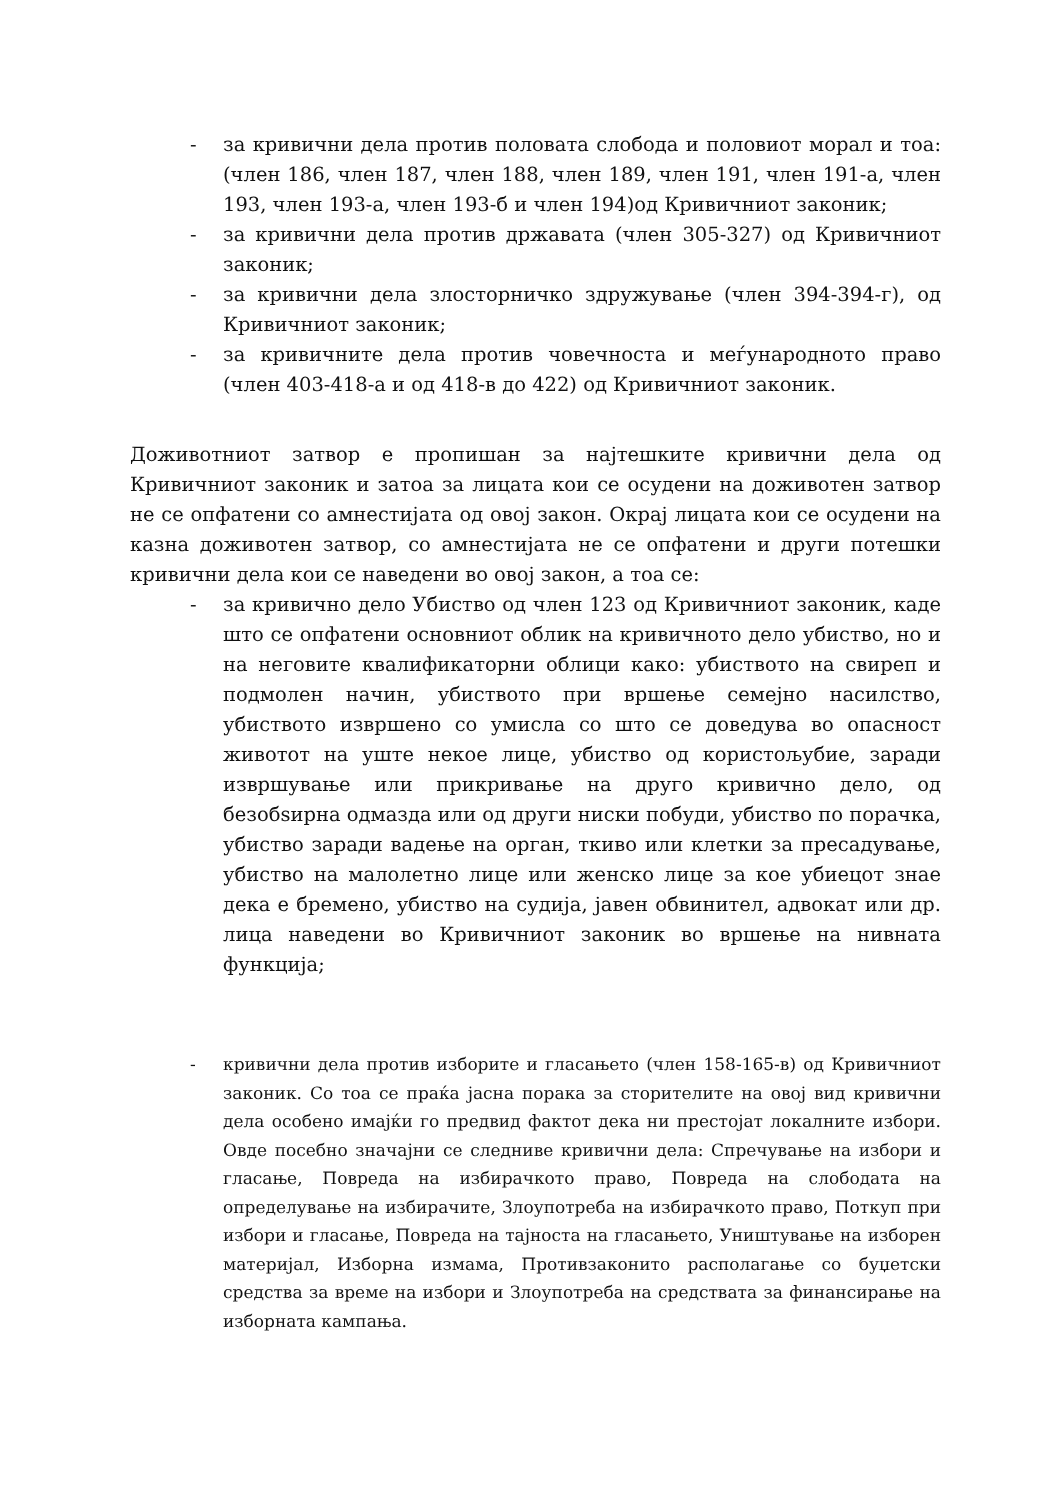- за кривични дела против половата слобода и половиот морал и тоа: (член 186, член 187, член 188, член 189, член 191, член 191-а, член 193, член 193-а, член 193-б и член 194)од Кривичниот законик;
- за кривични дела против државата (член 305-327) од Кривичниот законик;
- за кривични дела злосторничко здружување (член 394-394-г), од Кривичниот законик;
- за кривичните дела против човечноста и меѓународното право (член 403-418-а и од 418-в до 422) од Кривичниот законик.
Доживотниот затвор е пропишан за најтешките кривични дела од Кривичниот законик и затоа за лицата кои се осудени на доживотен затвор не се опфатени со амнестијата од овој закон. Окрај лицата кои се осудени на казна доживотен затвор, со амнестијата не се опфатени и други потешки кривични дела кои се наведени во овој закон, а тоа се:
- за кривично дело Убиство од член 123 од Кривичниот законик, каде што се опфатени основниот облик на кривичното дело убиство, но и на неговите квалификаторни облици како: убиството на свиреп и подмолен начин, убиството при вршење семејно насилство, убиството извршено со умисла со што се доведува во опасност животот на уште некое лице, убиство од користољубие, заради извршување или прикривање на друго кривично дело, од безобѕирна одмазда или од други ниски побуди, убиство по порачка, убиство заради вадење на орган, ткиво или клетки за пресадување, убиство на малолетно лице или женско лице за кое убиецот знае дека е бремено, убиство на судија, јавен обвинител, адвокат или др. лица наведени во Кривичниот законик во вршење на нивната функција;
- кривични дела против изборите и гласањето (член 158-165-в) од Кривичниот законик. Со тоа се праќа јасна порака за сторителите на овој вид кривични дела особено имајќи го предвид фактот дека ни престојат локалните избори. Овде посебно значајни се следниве кривични дела: Спречување на избори и гласање, Повреда на избирачкото право, Повреда на слободата на определување на избирачите, Злоупотреба на избирачкото право, Поткуп при избори и гласање, Повреда на тајноста на гласањето, Уништување на изборен материјал, Изборна измама, Противзаконито располагање со буџетски средства за време на избори и Злоупотреба на средствата за финансирање на изборната кампања.